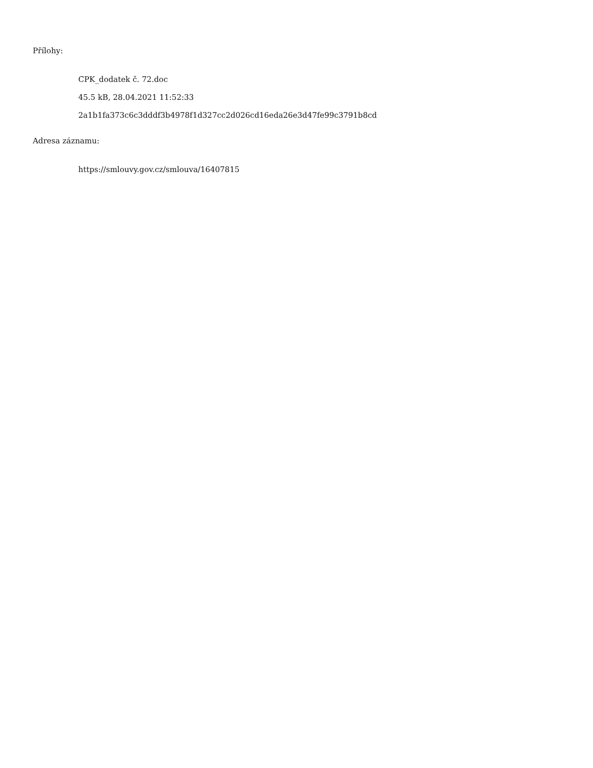Přílohy:
CPK_dodatek č. 72.doc
45.5 kB, 28.04.2021 11:52:33
2a1b1fa373c6c3dddf3b4978f1d327cc2d026cd16eda26e3d47fe99c3791b8cd
Adresa záznamu:
https://smlouvy.gov.cz/smlouva/16407815